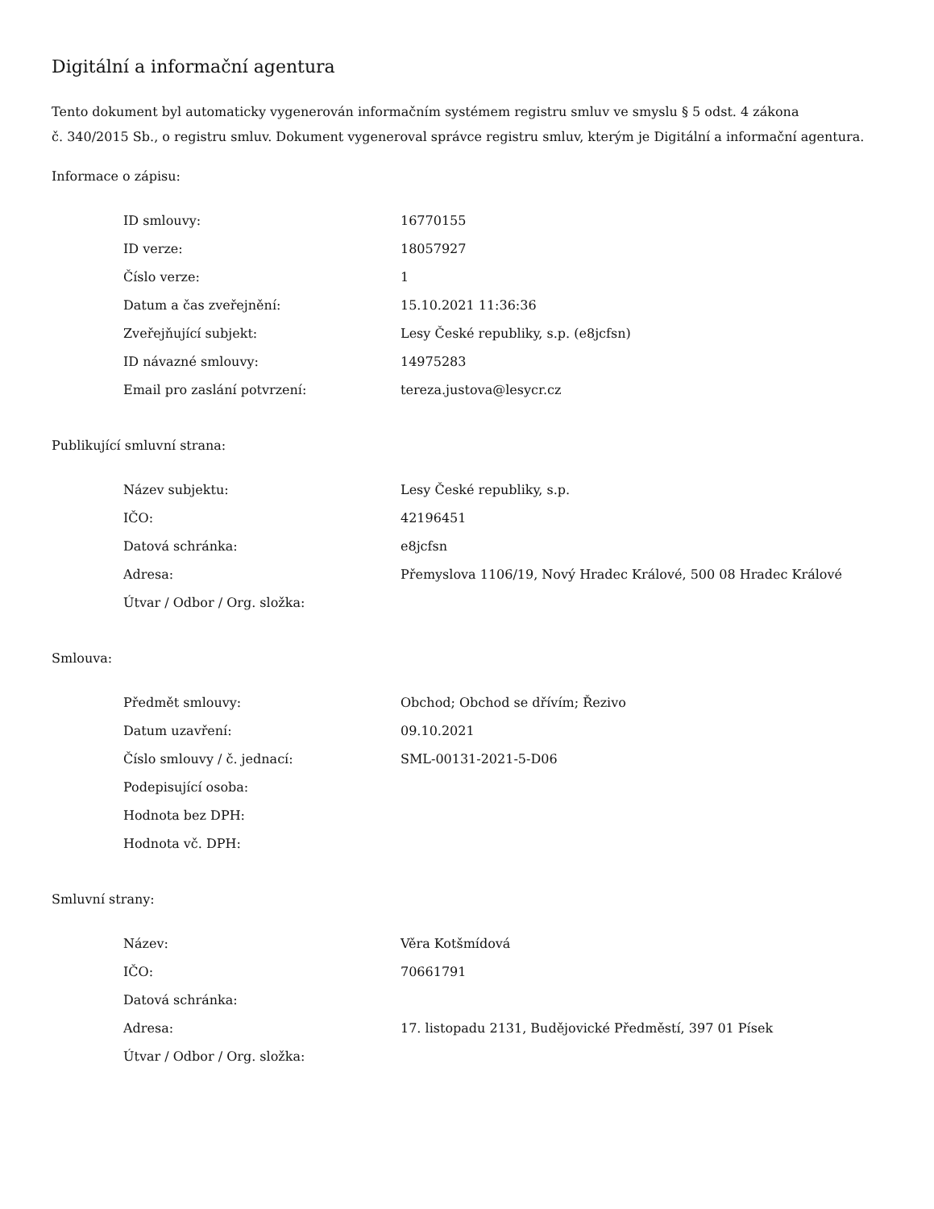Digitální a informační agentura
Tento dokument byl automaticky vygenerován informačním systémem registru smluv ve smyslu § 5 odst. 4 zákona
č. 340/2015 Sb., o registru smluv. Dokument vygeneroval správce registru smluv, kterým je Digitální a informační agentura.
Informace o zápisu:
| ID smlouvy: | 16770155 |
| ID verze: | 18057927 |
| Číslo verze: | 1 |
| Datum a čas zveřejnění: | 15.10.2021 11:36:36 |
| Zveřejňující subjekt: | Lesy České republiky, s.p. (e8jcfsn) |
| ID návazné smlouvy: | 14975283 |
| Email pro zaslání potvrzení: | tereza.justova@lesycr.cz |
Publikující smluvní strana:
| Název subjektu: | Lesy České republiky, s.p. |
| IČO: | 42196451 |
| Datová schránka: | e8jcfsn |
| Adresa: | Přemyslova 1106/19, Nový Hradec Králové, 500 08 Hradec Králové |
| Útvar / Odbor / Org. složka: | |
Smlouva:
| Předmět smlouvy: | Obchod; Obchod se dřívím; Řezivo |
| Datum uzavření: | 09.10.2021 |
| Číslo smlouvy / č. jednací: | SML-00131-2021-5-D06 |
| Podepisující osoba: | |
| Hodnota bez DPH: | |
| Hodnota vč. DPH: | |
Smluvní strany:
| Název: | Věra Kotšmídová |
| IČO: | 70661791 |
| Datová schránka: | |
| Adresa: | 17. listopadu 2131, Budějovické Předměstí, 397 01 Písek |
| Útvar / Odbor / Org. složka: | |